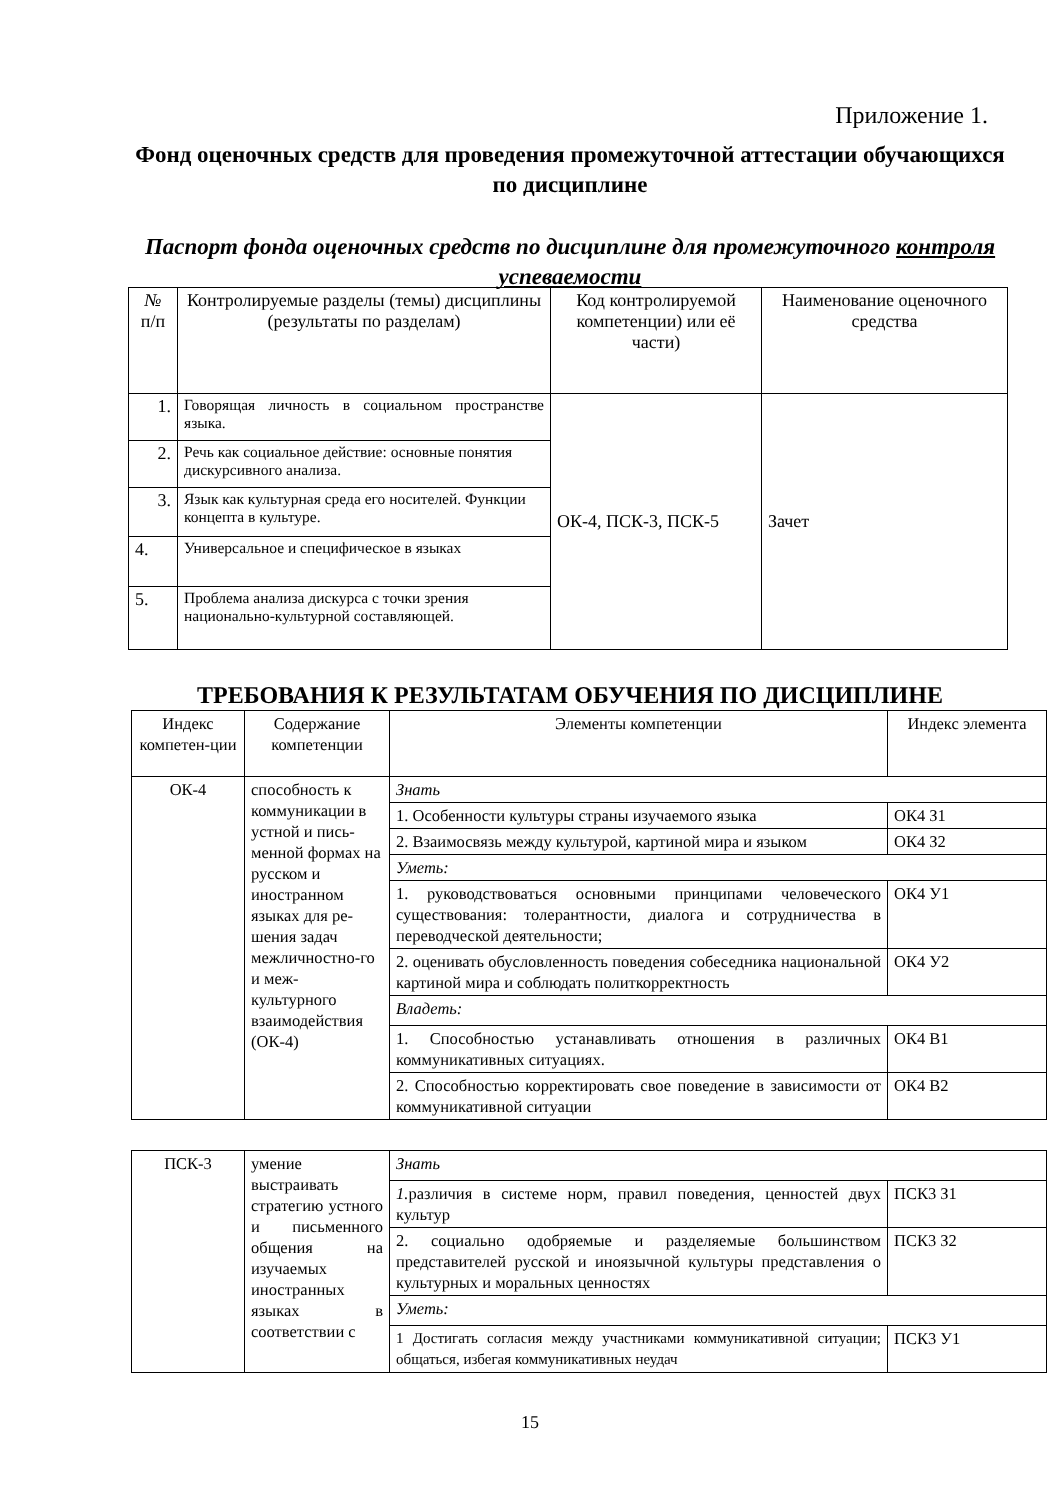Приложение 1.
Фонд оценочных средств для проведения промежуточной аттестации обучающихся по дисциплине
Паспорт фонда оценочных средств по дисциплине для промежуточного контроля успеваемости
| № п/п | Контролируемые разделы (темы) дисциплины (результаты по разделам) | Код контролируемой компетенции) или её части) | Наименование оценочного средства |
| --- | --- | --- | --- |
| 1. | Говорящая личность в социальном пространстве языка. | ОК-4, ПСК-3, ПСК-5 | Зачет |
| 2. | Речь как социальное действие: основные понятия дискурсивного анализа. | | |
| 3. | Язык как культурная среда его носителей. Функции концепта в культуре. | | |
| 4. | Универсальное и специфическое в языках | | |
| 5. | Проблема анализа дискурса с точки зрения национально-культурной составляющей. | | |
ТРЕБОВАНИЯ К РЕЗУЛЬТАТАМ ОБУЧЕНИЯ ПО ДИСЦИПЛИНЕ
| Индекс компетен-ции | Содержание компетенции | Элементы компетенции | Индекс элемента |
| --- | --- | --- | --- |
| ОК-4 | способность к коммуникации в устной и пись-менной формах на русском и иностранном языках для ре-шения задач межличностно-го и меж-культурного взаимодействия (ОК-4) | Знать | |
| | | 1. Особенности культуры страны изучаемого языка | ОК4 З1 |
| | | 2. Взаимосвязь между культурой, картиной мира и языком | ОК4 З2 |
| | | Уметь: | |
| | | 1. руководствоваться основными принципами человеческого существования: толерантности, диалога и сотрудничества в переводческой деятельности; | ОК4 У1 |
| | | 2. оценивать обусловленность поведения собеседника национальной картиной мира и соблюдать политкорректность | ОК4 У2 |
| | | Владеть: | |
| | | 1. Способностью устанавливать отношения в различных коммуникативных ситуациях. | ОК4 В1 |
| | | 2. Способностью корректировать свое поведение в зависимости от коммуникативной ситуации | ОК4 В2 |
| ПСК-3 | умение выстраивать стратегию устного и письменного общения на изучаемых иностранных языках в соответствии с | Знать | |
| | | 1. различия в системе норм, правил поведения, ценностей двух культур | ПСК3 З1 |
| | | 2. социально одобряемые и разделяемые большинством представителей русской и иноязычной культуры представления о культурных и моральных ценностях | ПСК3 З2 |
| | | Уметь: | |
| | | 1 Достигать согласия между участниками коммуникативной ситуации; общаться, избегая коммуникативных неудач | ПСК3 У1 |
15